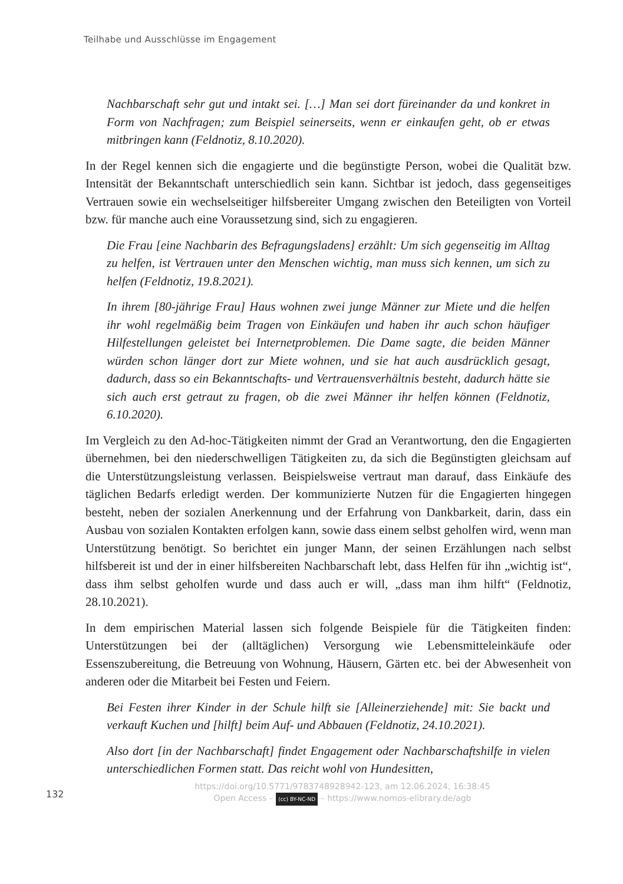Teilhabe und Ausschlüsse im Engagement
Nachbarschaft sehr gut und intakt sei. […] Man sei dort füreinander da und konkret in Form von Nachfragen; zum Beispiel seinerseits, wenn er einkaufen geht, ob er etwas mitbringen kann (Feldnotiz, 8.10.2020).
In der Regel kennen sich die engagierte und die begünstigte Person, wobei die Qualität bzw. Intensität der Bekanntschaft unterschiedlich sein kann. Sichtbar ist jedoch, dass gegenseitiges Vertrauen sowie ein wechselseitiger hilfsbereiter Umgang zwischen den Beteiligten von Vorteil bzw. für manche auch eine Voraussetzung sind, sich zu engagieren.
Die Frau [eine Nachbarin des Befragungsladens] erzählt: Um sich gegenseitig im Alltag zu helfen, ist Vertrauen unter den Menschen wichtig, man muss sich kennen, um sich zu helfen (Feldnotiz, 19.8.2021).
In ihrem [80-jährige Frau] Haus wohnen zwei junge Männer zur Miete und die helfen ihr wohl regelmäßig beim Tragen von Einkäufen und haben ihr auch schon häufiger Hilfestellungen geleistet bei Internetproblemen. Die Dame sagte, die beiden Männer würden schon länger dort zur Miete wohnen, und sie hat auch ausdrücklich gesagt, dadurch, dass so ein Bekanntschafts- und Vertrauensverhältnis besteht, dadurch hätte sie sich auch erst getraut zu fragen, ob die zwei Männer ihr helfen können (Feldnotiz, 6.10.2020).
Im Vergleich zu den Ad-hoc-Tätigkeiten nimmt der Grad an Verantwortung, den die Engagierten übernehmen, bei den niederschwelligen Tätigkeiten zu, da sich die Begünstigten gleichsam auf die Unterstützungsleistung verlassen. Beispielsweise vertraut man darauf, dass Einkäufe des täglichen Bedarfs erledigt werden. Der kommunizierte Nutzen für die Engagierten hingegen besteht, neben der sozialen Anerkennung und der Erfahrung von Dankbarkeit, darin, dass ein Ausbau von sozialen Kontakten erfolgen kann, sowie dass einem selbst geholfen wird, wenn man Unterstützung benötigt. So berichtet ein junger Mann, der seinen Erzählungen nach selbst hilfsbereit ist und der in einer hilfsbereiten Nachbarschaft lebt, dass Helfen für ihn „wichtig ist“, dass ihm selbst geholfen wurde und dass auch er will, „dass man ihm hilft“ (Feldnotiz, 28.10.2021).
In dem empirischen Material lassen sich folgende Beispiele für die Tätigkeiten finden: Unterstützungen bei der (alltäglichen) Versorgung wie Lebensmitteleinkäufe oder Essenszubereitung, die Betreuung von Wohnung, Häusern, Gärten etc. bei der Abwesenheit von anderen oder die Mitarbeit bei Festen und Feiern.
Bei Festen ihrer Kinder in der Schule hilft sie [Alleinerziehende] mit: Sie backt und verkauft Kuchen und [hilft] beim Auf- und Abbauen (Feldnotiz, 24.10.2021).
Also dort [in der Nachbarschaft] findet Engagement oder Nachbarschaftshilfe in vielen unterschiedlichen Formen statt. Das reicht wohl von Hundesitten,
132
https://doi.org/10.5771/9783748928942-123, am 12.06.2024, 16:38:45
Open Access – (cc) BY-NC-ND – https://www.nomos-elibrary.de/agb